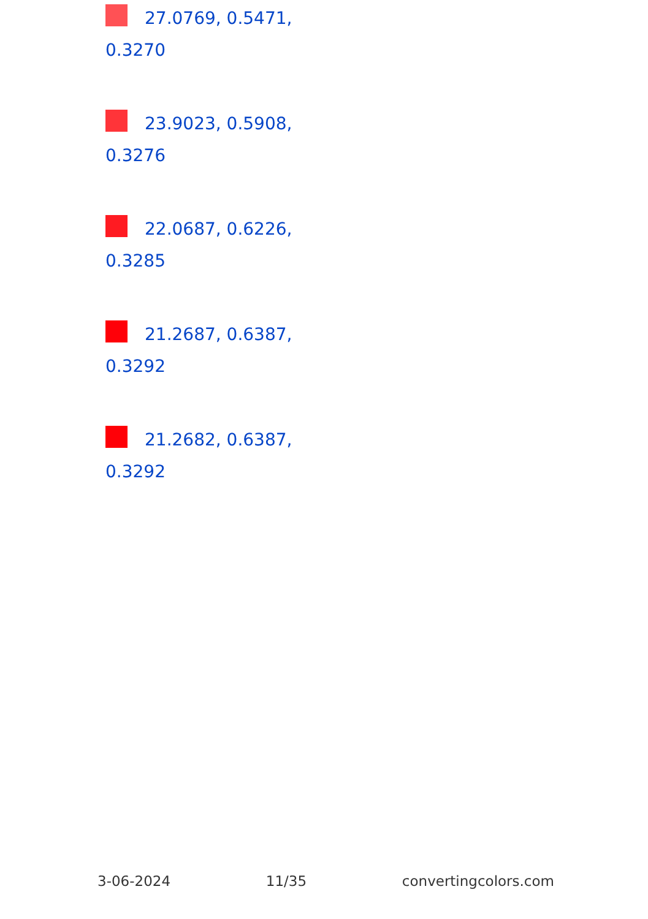27.0769, 0.5471, 0.3270
23.9023, 0.5908, 0.3276
22.0687, 0.6226, 0.3285
21.2687, 0.6387, 0.3292
21.2682, 0.6387, 0.3292
3-06-2024 11/35 convertingcolors.com